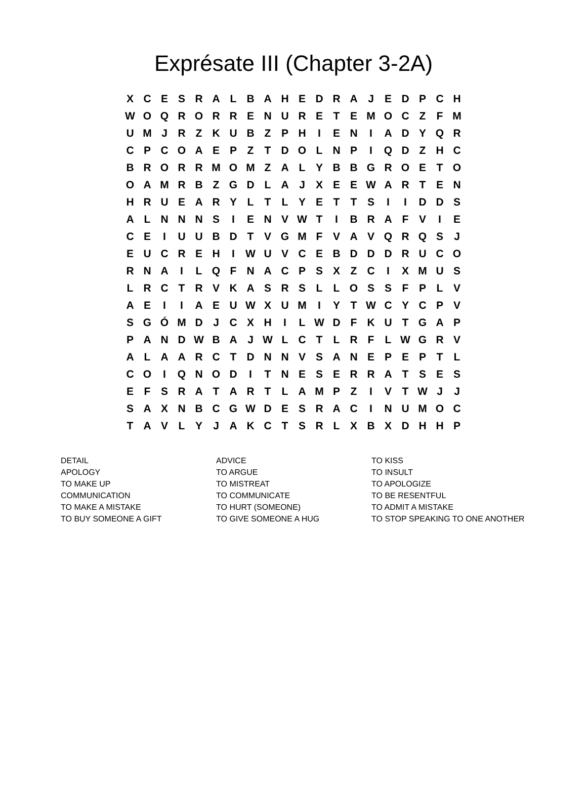Exprésate III (Chapter 3-2A)
| X | C | E | S | R | A | L | B | A | H | E | D | R | A | J | E | D | P | C | H |
| W | O | Q | R | O | R | R | E | N | U | R | E | T | E | M | O | C | Z | F | M |
| U | M | J | R | Z | K | U | B | Z | P | H | I | E | N | I | A | D | Y | Q | R |
| C | P | C | O | A | E | P | Z | T | D | O | L | N | P | I | Q | D | Z | H | C |
| B | R | O | R | R | M | O | M | Z | A | L | Y | B | B | G | R | O | E | T | O |
| O | A | M | R | B | Z | G | D | L | A | J | X | E | E | W | A | R | T | E | N |
| H | R | U | E | A | R | Y | L | T | L | Y | E | T | T | S | I | I | D | D | S |
| A | L | N | N | N | S | I | E | N | V | W | T | I | B | R | A | F | V | I | E |
| C | E | I | U | U | B | D | T | V | G | M | F | V | A | V | Q | R | Q | S | J |
| E | U | C | R | E | H | I | W | U | V | C | E | B | D | D | D | R | U | C | O |
| R | N | A | I | L | Q | F | N | A | C | P | S | X | Z | C | I | X | M | U | S |
| L | R | C | T | R | V | K | A | S | R | S | L | L | O | S | S | F | P | L | V |
| A | E | I | I | A | E | U | W | X | U | M | I | Y | T | W | C | Y | C | P | V |
| S | G | Ó | M | D | J | C | X | H | I | L | W | D | F | K | U | T | G | A | P |
| P | A | N | D | W | B | A | J | W | L | C | T | L | R | F | L | W | G | R | V |
| A | L | A | A | R | C | T | D | N | N | V | S | A | N | E | P | E | P | T | L |
| C | O | I | Q | N | O | D | I | T | N | E | S | E | R | R | A | T | S | E | S |
| E | F | S | R | A | T | A | R | T | L | A | M | P | Z | I | V | T | W | J | J |
| S | A | X | N | B | C | G | W | D | E | S | R | A | C | I | N | U | M | O | C |
| T | A | V | L | Y | J | A | K | C | T | S | R | L | X | B | X | D | H | H | P |
| DETAIL | ADVICE | TO KISS |
| APOLOGY | TO ARGUE | TO INSULT |
| TO MAKE UP | TO MISTREAT | TO APOLOGIZE |
| COMMUNICATION | TO COMMUNICATE | TO BE RESENTFUL |
| TO MAKE A MISTAKE | TO HURT (SOMEONE) | TO ADMIT A MISTAKE |
| TO BUY SOMEONE A GIFT | TO GIVE SOMEONE A HUG | TO STOP SPEAKING TO ONE ANOTHER |